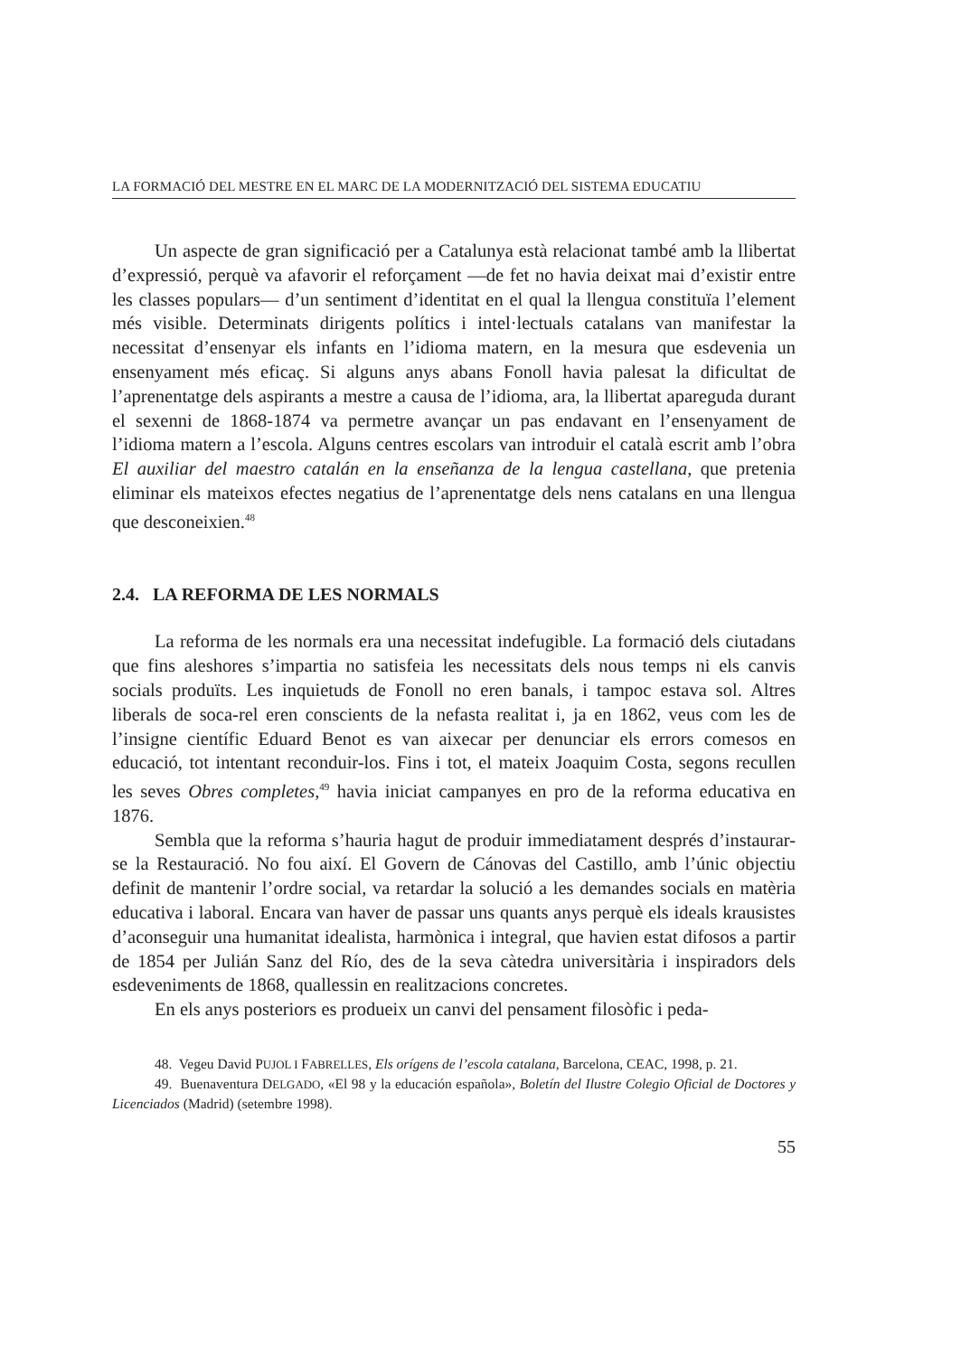LA FORMACIÓ DEL MESTRE EN EL MARC DE LA MODERNITZACIÓ DEL SISTEMA EDUCATIU
Un aspecte de gran significació per a Catalunya està relacionat també amb la llibertat d’expressió, perquè va afavorir el reforçament —de fet no havia deixat mai d’existir entre les classes populars— d’un sentiment d’identitat en el qual la llengua constituïa l’element més visible. Determinats dirigents polítics i intel·lectuals catalans van manifestar la necessitat d’ensenyar els infants en l’idioma matern, en la mesura que esdevenia un ensenyament més eficaç. Si alguns anys abans Fonoll havia palesat la dificultat de l’aprenentatge dels aspirants a mestre a causa de l’idioma, ara, la llibertat apareguda durant el sexenni de 1868-1874 va permetre avançar un pas endavant en l’ensenyament de l’idioma matern a l’escola. Alguns centres escolars van introduir el català escrit amb l’obra El auxiliar del maestro catalán en la enseñanza de la lengua castellana, que pretenia eliminar els mateixos efectes negatius de l’aprenentatge dels nens catalans en una llengua que desconeixien.<sup>48</sup>
2.4. LA REFORMA DE LES NORMALS
La reforma de les normals era una necessitat indefugible. La formació dels ciutadans que fins aleshores s’impartia no satisfeia les necessitats dels nous temps ni els canvis socials produïts. Les inquietuds de Fonoll no eren banals, i tampoc estava sol. Altres liberals de soca-rel eren conscients de la nefasta realitat i, ja en 1862, veus com les de l’insigne científic Eduard Benot es van aixecar per denunciar els errors comesos en educació, tot intentant reconduir-los. Fins i tot, el mateix Joaquim Costa, segons recullen les seves Obres completes,<sup>49</sup> havia iniciat campanyes en pro de la reforma educativa en 1876.
Sembla que la reforma s’hauria hagut de produir immediatament després d’instaurar-se la Restauració. No fou així. El Govern de Cánovas del Castillo, amb l’únic objectiu definit de mantenir l’ordre social, va retardar la solució a les demandes socials en matèria educativa i laboral. Encara van haver de passar uns quants anys perquè els ideals krausistes d’aconseguir una humanitat idealista, harmònica i integral, que havien estat difosos a partir de 1854 per Julián Sanz del Río, des de la seva càtedra universitària i inspiradors dels esdeveniments de 1868, quallessin en realitzacions concretes.
En els anys posteriors es produeix un canvi del pensament filosòfic i peda-
48. Vegeu David PUJOL I FABRELLES, Els orígens de l’escola catalana, Barcelona, CEAC, 1998, p. 21.
49. Buenaventura DELGADO, «El 98 y la educación española», Boletín del Ilustre Colegio Oficial de Doctores y Licenciados (Madrid) (setembre 1998).
55